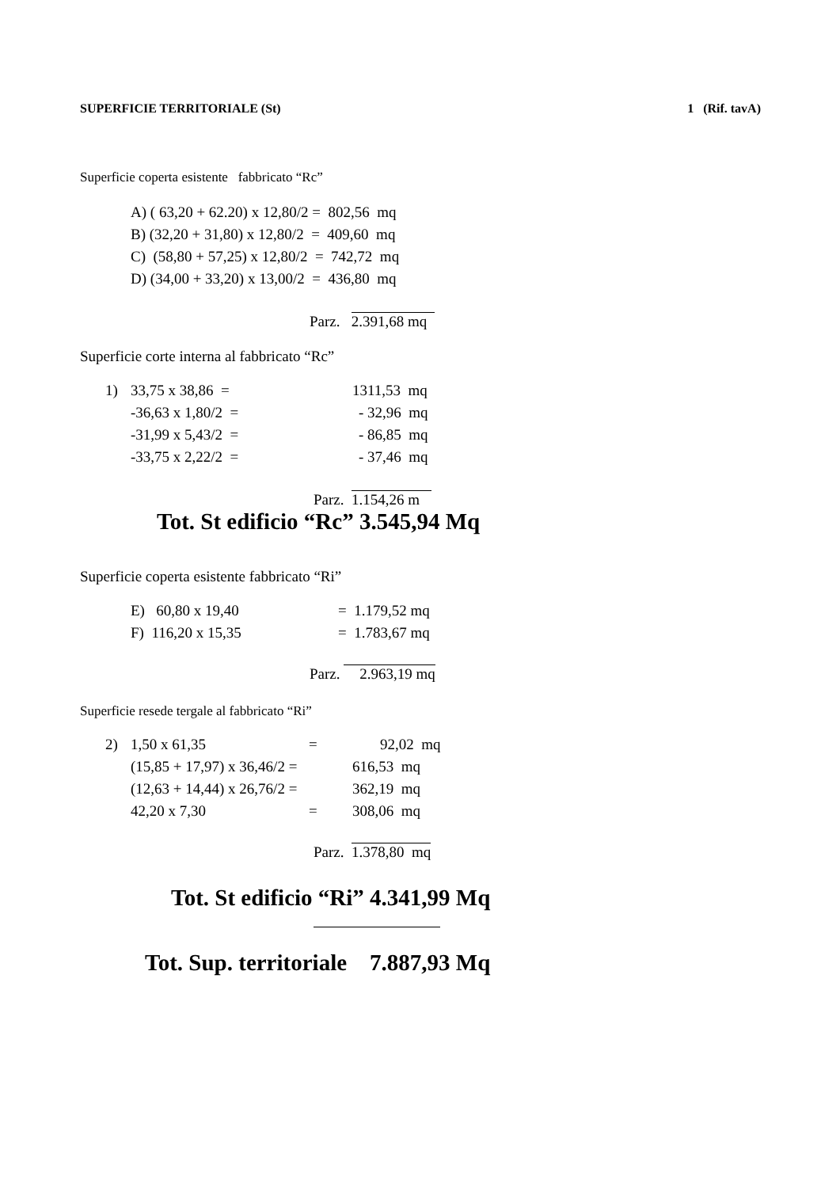SUPERFICIE TERRITORIALE (St) 1 (Rif. tavA)
Superficie coperta esistente fabbricato “Rc”
A) ( 63,20 + 62.20) x 12,80/2 = 802,56 mq
B) (32,20 + 31,80) x 12,80/2 = 409,60 mq
C) (58,80 + 57,25) x 12,80/2 = 742,72 mq
D) (34,00 + 33,20) x 13,00/2 = 436,80 mq
Parz. 2.391,68 mq
Superficie corte interna al fabbricato “Rc”
1) 33,75 x 38,86 = 1311,53 mq
-36,63 x 1,80/2 = - 32,96 mq
-31,99 x 5,43/2 = - 86,85 mq
-33,75 x 2,22/2 = - 37,46 mq
Parz. 1.154,26 m
Tot. St edificio “Rc” 3.545,94 Mq
Superficie coperta esistente fabbricato “Ri”
E) 60,80 x 19,40 = 1.179,52 mq
F) 116,20 x 15,35 = 1.783,67 mq
Parz. 2.963,19 mq
Superficie resede tergale al fabbricato “Ri”
2) 1,50 x 61,35 = 92,02 mq
(15,85 + 17,97) x 36,46/2 = 616,53 mq
(12,63 + 14,44) x 26,76/2 = 362,19 mq
42,20 x 7,30 = 308,06 mq
Parz. 1.378,80 mq
Tot. St edificio “Ri” 4.341,99 Mq
Tot. Sup. territoriale 7.887,93 Mq